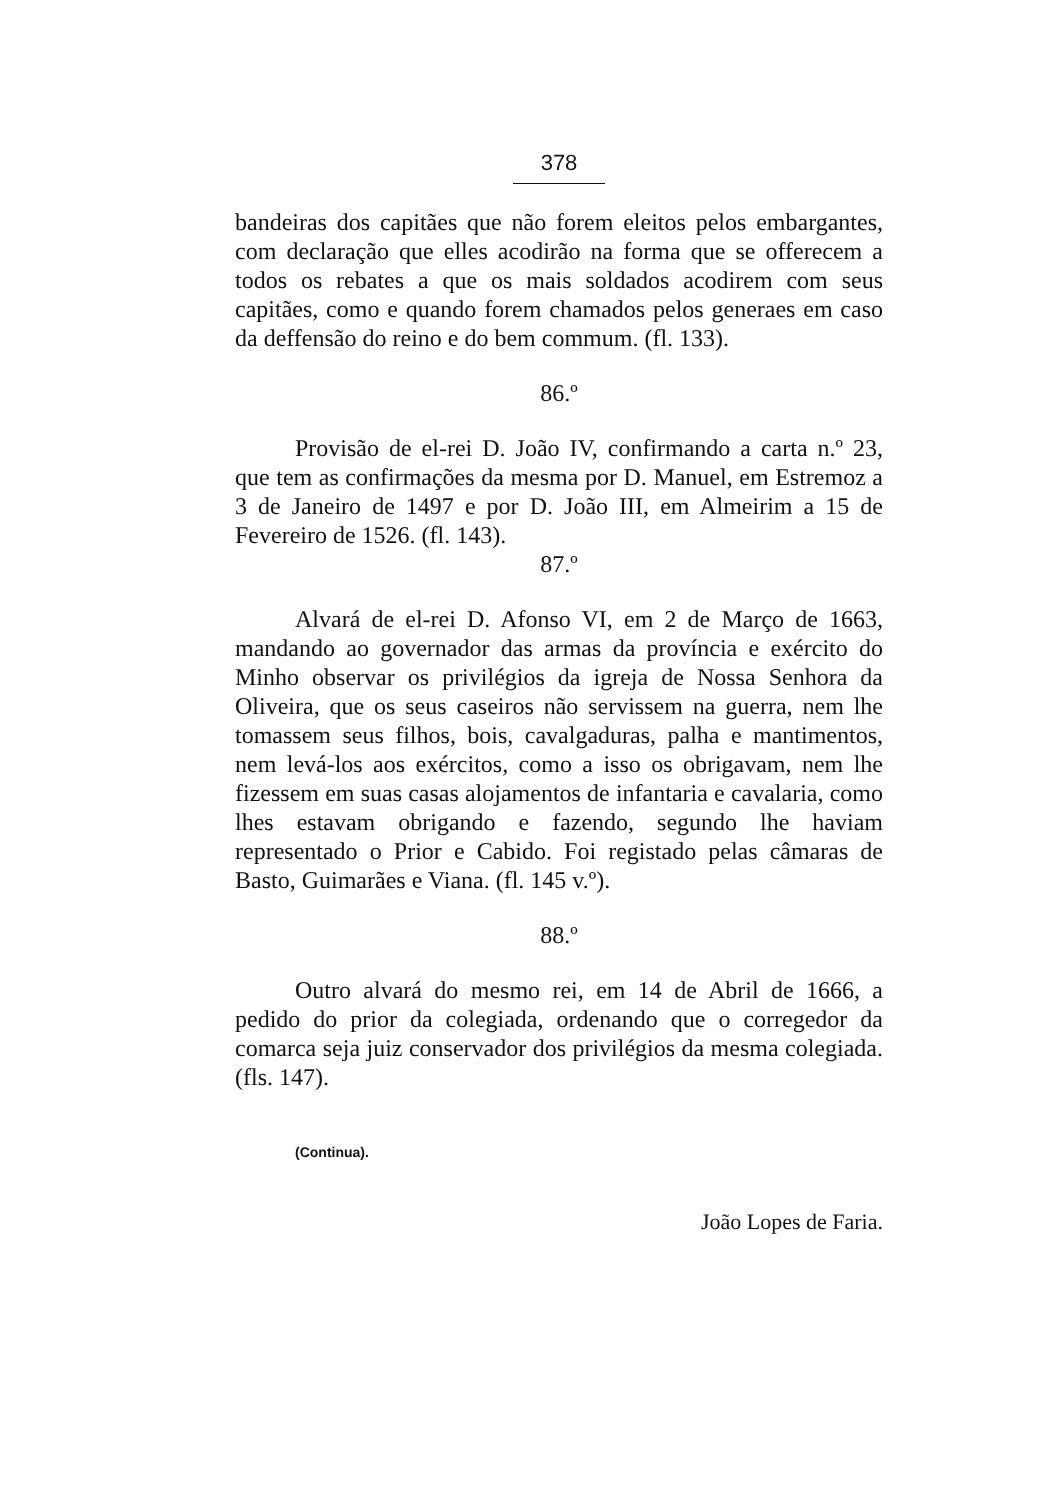378
bandeiras dos capitães que não forem eleitos pelos embargantes, com declaração que elles acodirão na forma que se offerecem a todos os rebates a que os mais soldados acodirem com seus capitães, como e quando forem chamados pelos generaes em caso da deffensão do reino e do bem commum. (fl. 133).
86.º
Provisão de el-rei D. João IV, confirmando a carta n.º 23, que tem as confirmações da mesma por D. Manuel, em Estremoz a 3 de Janeiro de 1497 e por D. João III, em Almeirim a 15 de Fevereiro de 1526. (fl. 143).
87.º
Alvará de el-rei D. Afonso VI, em 2 de Março de 1663, mandando ao governador das armas da província e exército do Minho observar os privilégios da igreja de Nossa Senhora da Oliveira, que os seus caseiros não servissem na guerra, nem lhe tomassem seus filhos, bois, cavalgaduras, palha e mantimentos, nem levá-los aos exércitos, como a isso os obrigavam, nem lhe fizessem em suas casas alojamentos de infantaria e cavalaria, como lhes estavam obrigando e fazendo, segundo lhe haviam representado o Prior e Cabido. Foi registado pelas câmaras de Basto, Guimarães e Viana. (fl. 145 v.º).
88.º
Outro alvará do mesmo rei, em 14 de Abril de 1666, a pedido do prior da colegiada, ordenando que o corregedor da comarca seja juiz conservador dos privilégios da mesma colegiada. (fls. 147).
(Continua).
João Lopes de Faria.